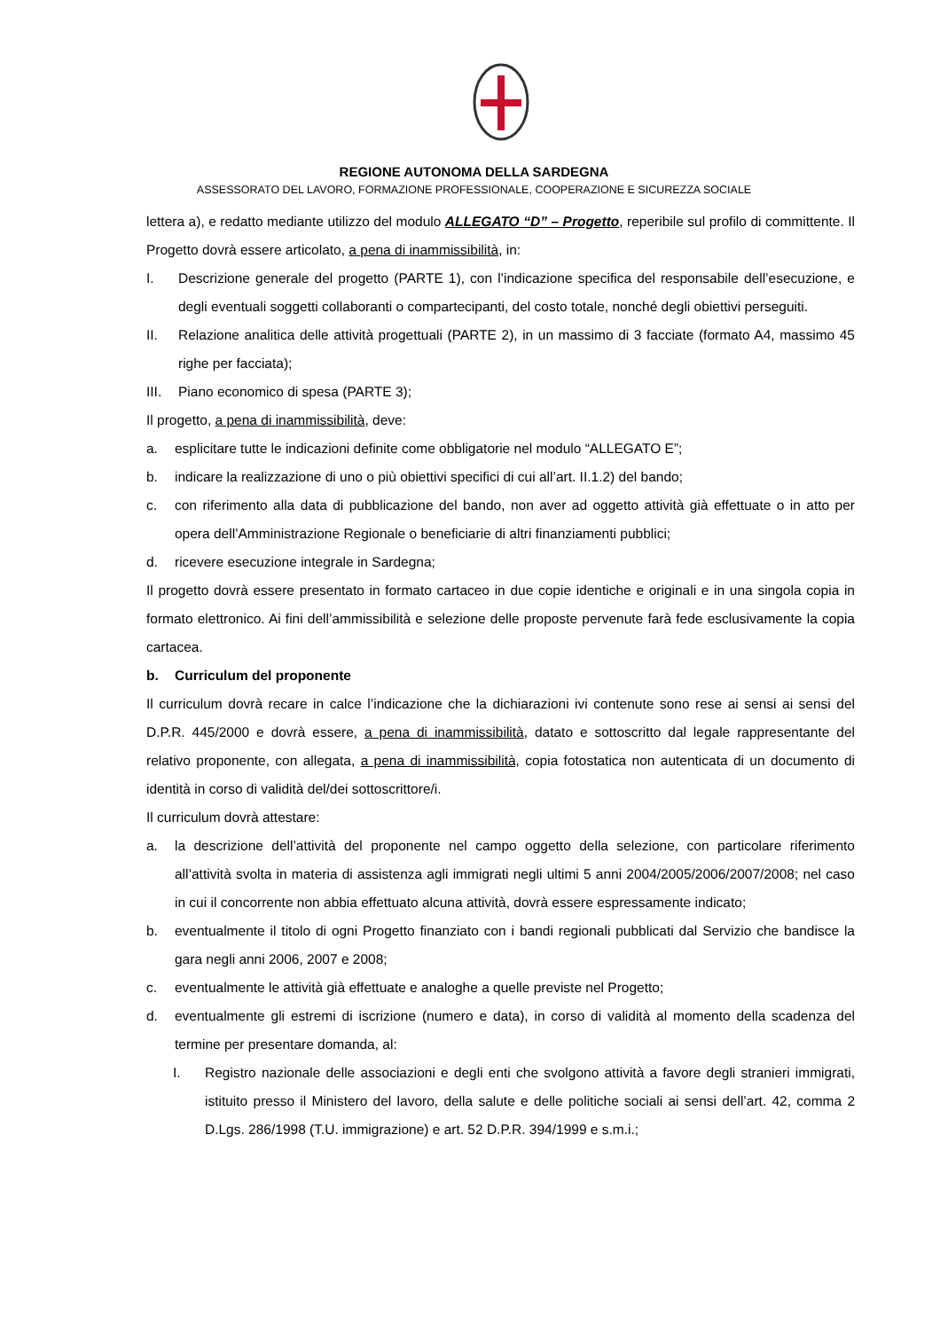REGIONE AUTONOMA DELLA SARDEGNA
ASSESSORATO DEL LAVORO, FORMAZIONE PROFESSIONALE, COOPERAZIONE E SICUREZZA SOCIALE
lettera a), e redatto mediante utilizzo del modulo ALLEGATO “D” – Progetto, reperibile sul profilo di committente. Il Progetto dovrà essere articolato, a pena di inammissibilità, in:
I. Descrizione generale del progetto (PARTE 1), con l’indicazione specifica del responsabile dell’esecuzione, e degli eventuali soggetti collaboranti o compartecipanti, del costo totale, nonché degli obiettivi perseguiti.
II. Relazione analitica delle attività progettuali (PARTE 2), in un massimo di 3 facciate (formato A4, massimo 45 righe per facciata);
III. Piano economico di spesa (PARTE 3);
Il progetto, a pena di inammissibilità, deve:
a. esplicitare tutte le indicazioni definite come obbligatorie nel modulo “ALLEGATO E”;
b. indicare la realizzazione di uno o più obiettivi specifici di cui all’art. II.1.2) del bando;
c. con riferimento alla data di pubblicazione del bando, non aver ad oggetto attività già effettuate o in atto per opera dell’Amministrazione Regionale o beneficiarie di altri finanziamenti pubblici;
d. ricevere esecuzione integrale in Sardegna;
Il progetto dovrà essere presentato in formato cartaceo in due copie identiche e originali e in una singola copia in formato elettronico. Ai fini dell’ammissibilità e selezione delle proposte pervenute farà fede esclusivamente la copia cartacea.
b. Curriculum del proponente
Il curriculum dovrà recare in calce l’indicazione che la dichiarazioni ivi contenute sono rese ai sensi ai sensi del D.P.R. 445/2000 e dovrà essere, a pena di inammissibilità, datato e sottoscritto dal legale rappresentante del relativo proponente, con allegata, a pena di inammissibilità, copia fotostatica non autenticata di un documento di identità in corso di validità del/dei sottoscrittore/i.
Il curriculum dovrà attestare:
a. la descrizione dell’attività del proponente nel campo oggetto della selezione, con particolare riferimento all’attività svolta in materia di assistenza agli immigrati negli ultimi 5 anni 2004/2005/2006/2007/2008; nel caso in cui il concorrente non abbia effettuato alcuna attività, dovrà essere espressamente indicato;
b. eventualmente il titolo di ogni Progetto finanziato con i bandi regionali pubblicati dal Servizio che bandisce la gara negli anni 2006, 2007 e 2008;
c. eventualmente le attività già effettuate e analoghe a quelle previste nel Progetto;
d. eventualmente gli estremi di iscrizione (numero e data), in corso di validità al momento della scadenza del termine per presentare domanda, al:
I. Registro nazionale delle associazioni e degli enti che svolgono attività a favore degli stranieri immigrati, istituito presso il Ministero del lavoro, della salute e delle politiche sociali ai sensi dell’art. 42, comma 2 D.Lgs. 286/1998 (T.U. immigrazione) e art. 52 D.P.R. 394/1999 e s.m.i.;